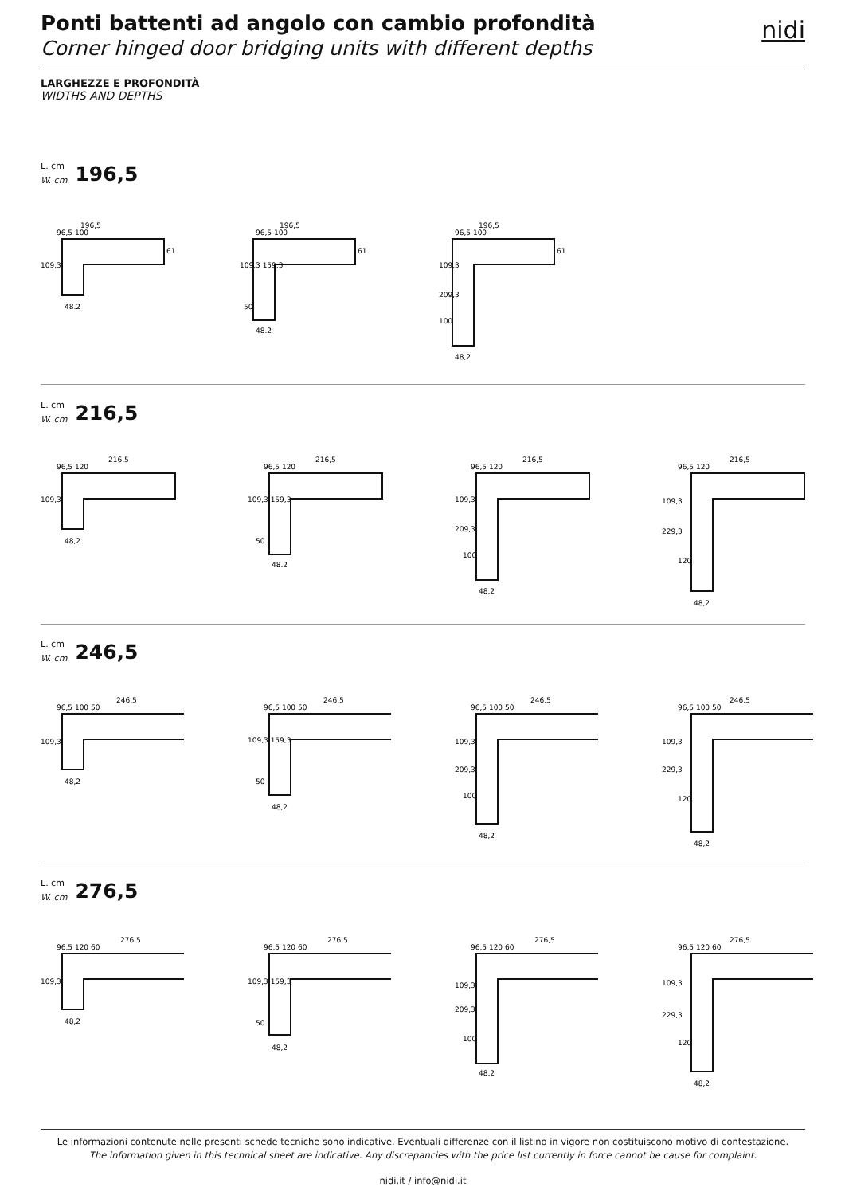Ponti battenti ad angolo con cambio profondità
Corner hinged door bridging units with different depths
nidi
LARGHEZZE E PROFONDITÀ
WIDTHS AND DEPTHS
L. cm
W. cm 196,5
196,5
96,5 100
109,3
48,2
61
196,5
96,5 100
109,3 159,3
50
48,2
61
196,5
96,5 100
109,3
209,3
100
48,2
61
L. cm
W. cm 216,5
216,5
96,5 120
109,3
48,2
216,5
96,5 120
109,3 159,3
50
48,2
216,5
96,5 120
109,3
209,3
100
48,2
216,5
96,5 120
109,3
229,3
120
48,2
L. cm
W. cm 246,5
246,5
96,5 100 50
109,3
48,2
246,5
96,5 100 50
109,3 159,3
50
48,2
246,5
96,5 100 50
109,3
209,3
100
48,2
246,5
96,5 100 50
109,3
229,3
120
48,2
L. cm
W. cm 276,5
276,5
96,5 120 60
109,3
48,2
276,5
96,5 120 60
109,3 159,3
50
48,2
276,5
96,5 120 60
109,3
209,3
100
48,2
276,5
96,5 120 60
109,3
229,3
120
48,2
Le informazioni contenute nelle presenti schede tecniche sono indicative. Eventuali differenze con il listino in vigore non costituiscono motivo di contestazione.
The information given in this technical sheet are indicative. Any discrepancies with the price list currently in force cannot be cause for complaint.
nidi.it / info@nidi.it